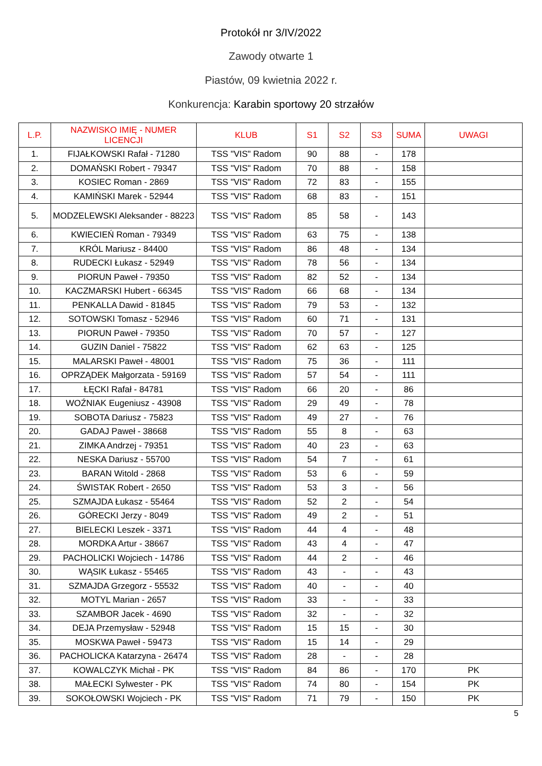Protokół nr 3/IV/2022
Zawody otwarte 1
Piastów, 09 kwietnia 2022 r.
Konkurencja: Karabin sportowy 20 strzałów
| L.P. | NAZWISKO IMIĘ - NUMER LICENCJI | KLUB | S1 | S2 | S3 | SUMA | UWAGI |
| --- | --- | --- | --- | --- | --- | --- | --- |
| 1. | FIJAŁKOWSKI Rafał - 71280 | TSS "VIS" Radom | 90 | 88 | - | 178 | |
| 2. | DOMAŃSKI Robert - 79347 | TSS "VIS" Radom | 70 | 88 | - | 158 | |
| 3. | KOSIEC Roman - 2869 | TSS "VIS" Radom | 72 | 83 | - | 155 | |
| 4. | KAMIŃSKI Marek - 52944 | TSS "VIS" Radom | 68 | 83 | - | 151 | |
| 5. | MODZELEWSKI Aleksander - 88223 | TSS "VIS" Radom | 85 | 58 | - | 143 | |
| 6. | KWIECIEŃ Roman - 79349 | TSS "VIS" Radom | 63 | 75 | - | 138 | |
| 7. | KRÓL Mariusz - 84400 | TSS "VIS" Radom | 86 | 48 | - | 134 | |
| 8. | RUDECKI Łukasz - 52949 | TSS "VIS" Radom | 78 | 56 | - | 134 | |
| 9. | PIORUN Paweł - 79350 | TSS "VIS" Radom | 82 | 52 | - | 134 | |
| 10. | KACZMARSKI Hubert - 66345 | TSS "VIS" Radom | 66 | 68 | - | 134 | |
| 11. | PENKALLA Dawid - 81845 | TSS "VIS" Radom | 79 | 53 | - | 132 | |
| 12. | SOTOWSKI Tomasz - 52946 | TSS "VIS" Radom | 60 | 71 | - | 131 | |
| 13. | PIORUN Paweł - 79350 | TSS "VIS" Radom | 70 | 57 | - | 127 | |
| 14. | GUZIN Daniel - 75822 | TSS "VIS" Radom | 62 | 63 | - | 125 | |
| 15. | MALARSKI Paweł - 48001 | TSS "VIS" Radom | 75 | 36 | - | 111 | |
| 16. | OPRZĄDEK Małgorzata - 59169 | TSS "VIS" Radom | 57 | 54 | - | 111 | |
| 17. | ŁĘCKI Rafał - 84781 | TSS "VIS" Radom | 66 | 20 | - | 86 | |
| 18. | WOŹNIAK Eugeniusz - 43908 | TSS "VIS" Radom | 29 | 49 | - | 78 | |
| 19. | SOBOTA Dariusz - 75823 | TSS "VIS" Radom | 49 | 27 | - | 76 | |
| 20. | GADAJ Paweł - 38668 | TSS "VIS" Radom | 55 | 8 | - | 63 | |
| 21. | ZIMKA Andrzej - 79351 | TSS "VIS" Radom | 40 | 23 | - | 63 | |
| 22. | NESKA Dariusz - 55700 | TSS "VIS" Radom | 54 | 7 | - | 61 | |
| 23. | BARAN Witold - 2868 | TSS "VIS" Radom | 53 | 6 | - | 59 | |
| 24. | ŚWISTAK Robert - 2650 | TSS "VIS" Radom | 53 | 3 | - | 56 | |
| 25. | SZMAJDA Łukasz - 55464 | TSS "VIS" Radom | 52 | 2 | - | 54 | |
| 26. | GÓRECKI Jerzy - 8049 | TSS "VIS" Radom | 49 | 2 | - | 51 | |
| 27. | BIELECKI Leszek - 3371 | TSS "VIS" Radom | 44 | 4 | - | 48 | |
| 28. | MORDKA Artur - 38667 | TSS "VIS" Radom | 43 | 4 | - | 47 | |
| 29. | PACHOLICKI Wojciech - 14786 | TSS "VIS" Radom | 44 | 2 | - | 46 | |
| 30. | WĄSIK Łukasz - 55465 | TSS "VIS" Radom | 43 | - | - | 43 | |
| 31. | SZMAJDA Grzegorz - 55532 | TSS "VIS" Radom | 40 | - | - | 40 | |
| 32. | MOTYL Marian - 2657 | TSS "VIS" Radom | 33 | - | - | 33 | |
| 33. | SZAMBOR Jacek - 4690 | TSS "VIS" Radom | 32 | - | - | 32 | |
| 34. | DEJA Przemysław - 52948 | TSS "VIS" Radom | 15 | 15 | - | 30 | |
| 35. | MOSKWA Paweł - 59473 | TSS "VIS" Radom | 15 | 14 | - | 29 | |
| 36. | PACHOLICKA Katarzyna - 26474 | TSS "VIS" Radom | 28 | - | - | 28 | |
| 37. | KOWALCZYK Michał - PK | TSS "VIS" Radom | 84 | 86 | - | 170 | PK |
| 38. | MAŁECKI Sylwester - PK | TSS "VIS" Radom | 74 | 80 | - | 154 | PK |
| 39. | SOKOŁOWSKI Wojciech - PK | TSS "VIS" Radom | 71 | 79 | - | 150 | PK |
5